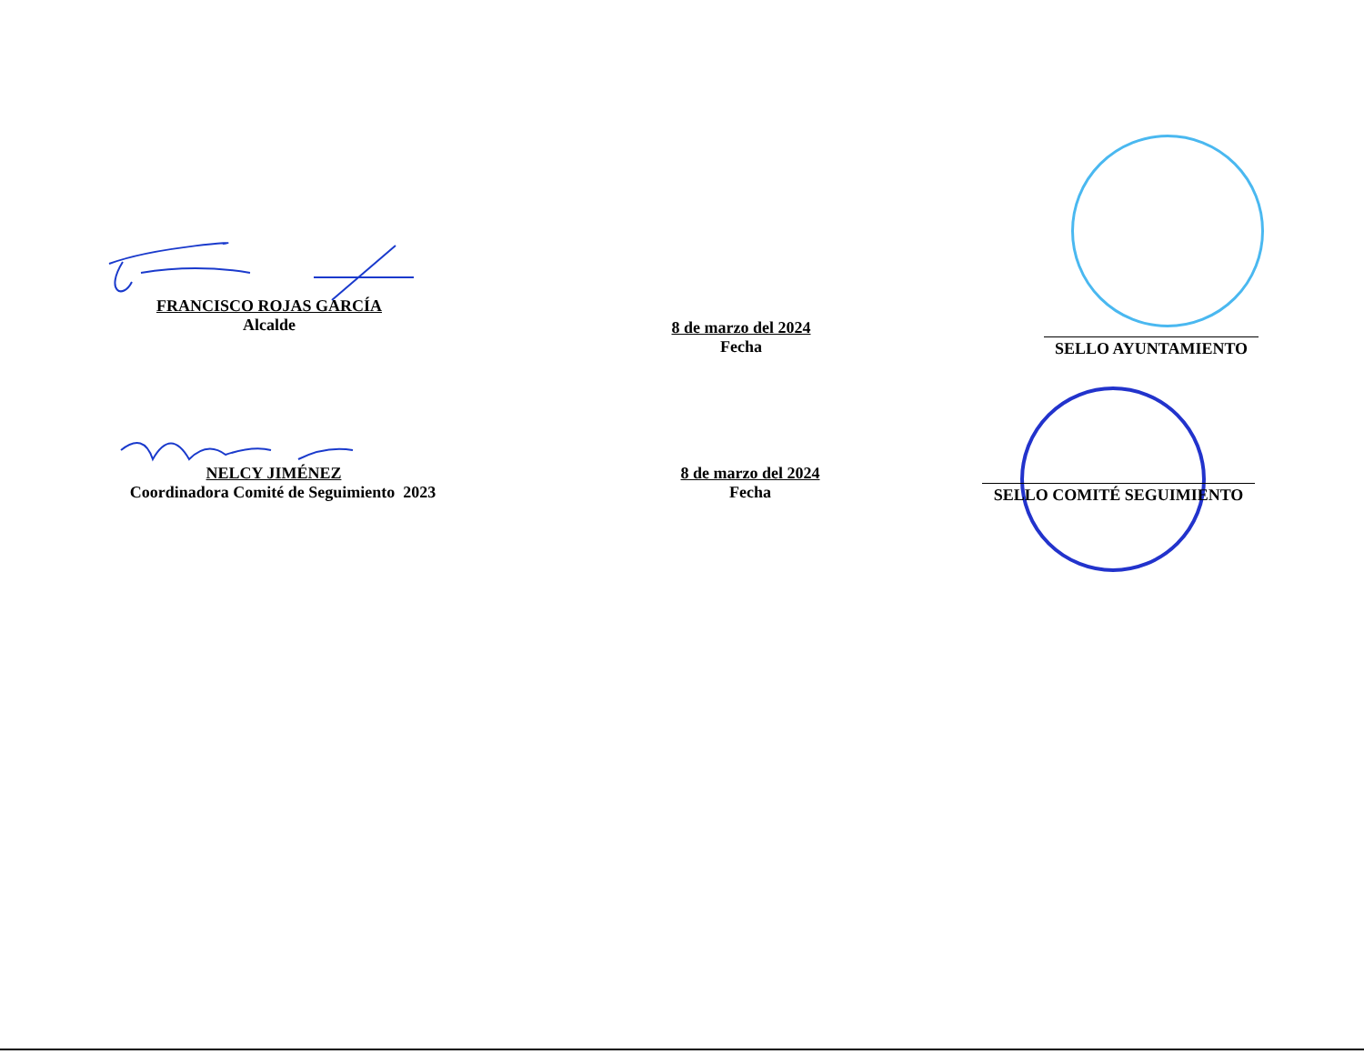FRANCISCO ROJAS GARCÍA
Alcalde
8 de marzo del 2024
Fecha
SELLO AYUNTAMIENTO
NELCY JIMÉNEZ
Coordinadora Comité de Seguimiento 2023
8 de marzo del 2024
Fecha
SELLO COMITÉ SEGUIMIENTO